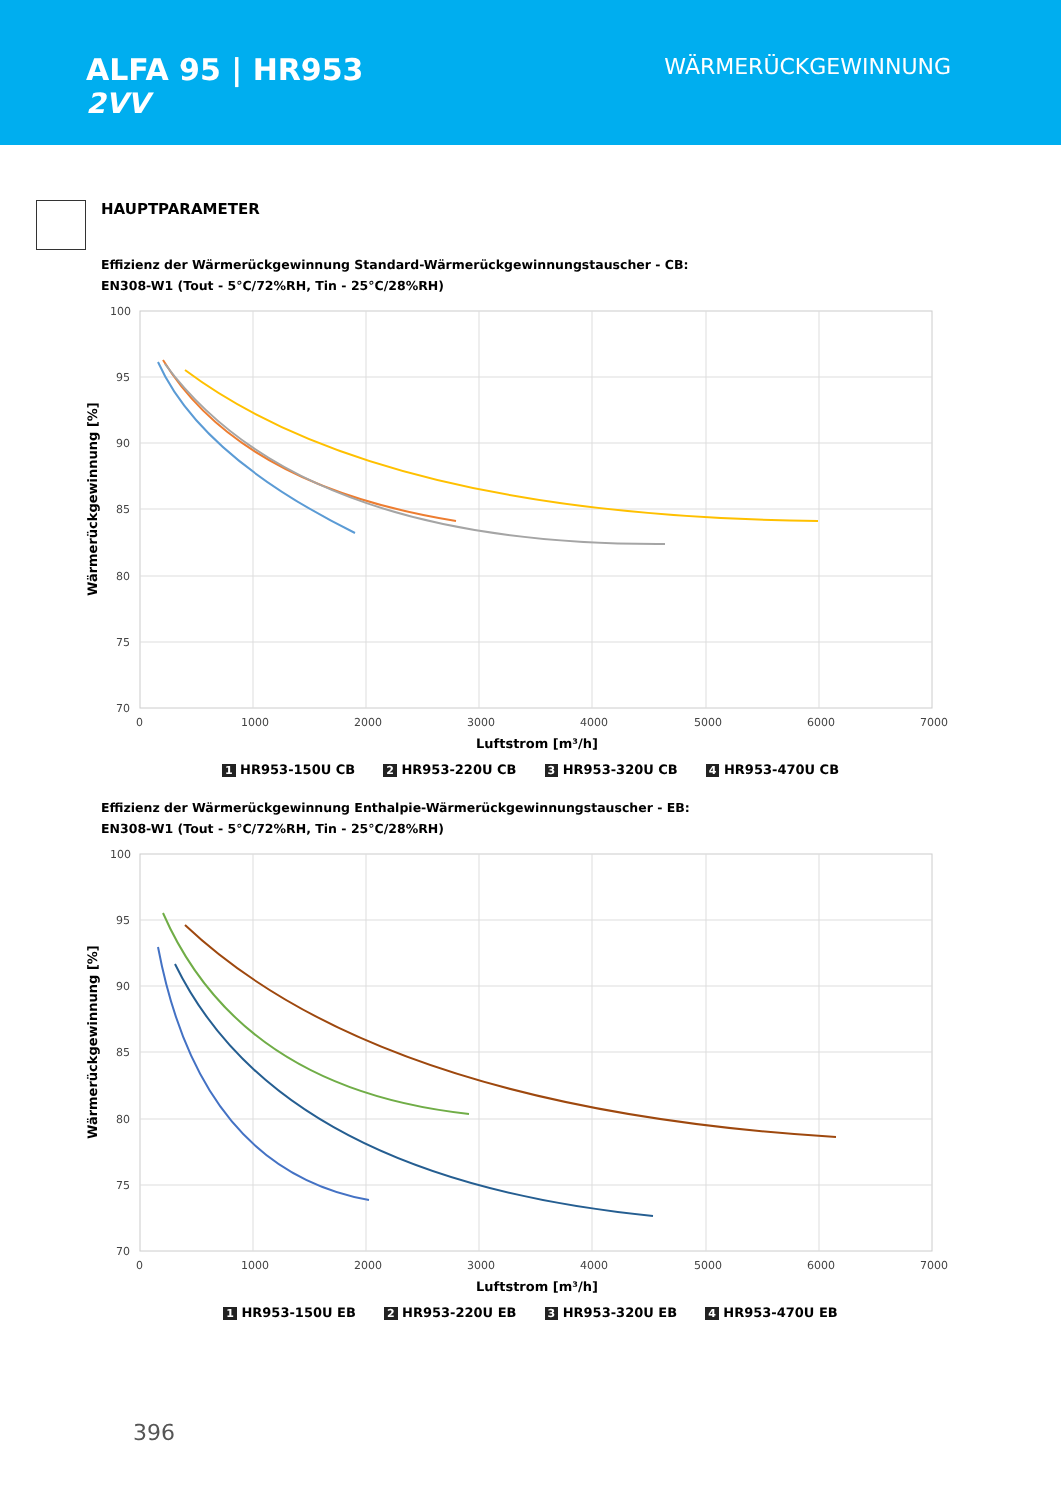ALFA 95 | HR953
2VV
WÄRMERÜCKGEWINNUNG
HAUPTPARAMETER
Effizienz der Wärmerückgewinnung Standard-Wärmerückgewinnungstauscher - CB:
EN308-W1 (Tout - 5°C/72%RH, Tin - 25°C/28%RH)
100
95
90
85
80
75
70
0
1000
2000
3000
4000
5000
6000
7000
Luftstrom [m³/h]
Wärmerückgewinnung [%]
1 HR953-150U CB 2 HR953-220U CB 3 HR953-320U CB 4 HR953-470U CB
Effizienz der Wärmerückgewinnung Enthalpie-Wärmerückgewinnungstauscher - EB:
EN308-W1 (Tout - 5°C/72%RH, Tin - 25°C/28%RH)
100
95
90
85
80
75
70
0
1000
2000
3000
4000
5000
6000
7000
Luftstrom [m³/h]
Wärmerückgewinnung [%]
1 HR953-150U EB 2 HR953-220U EB 3 HR953-320U EB 4 HR953-470U EB
396